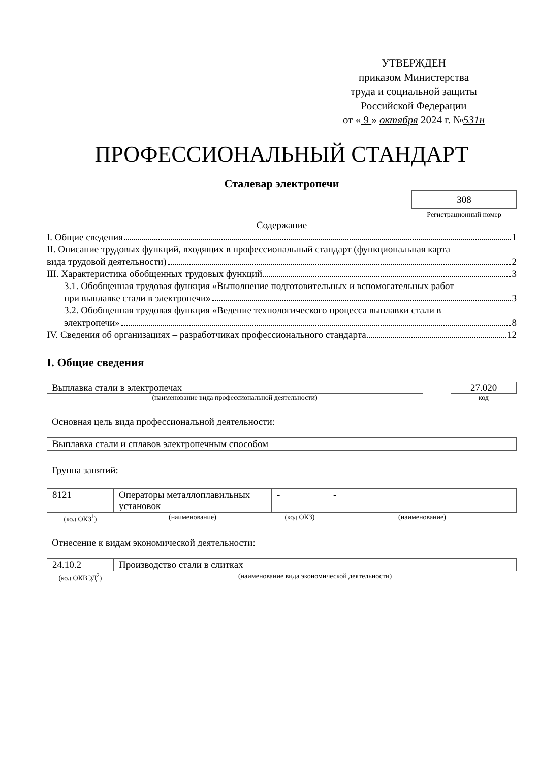УТВЕРЖДЕН
приказом Министерства
труда и социальной защиты
Российской Федерации
от « 9 » октября 2024 г. №531н
ПРОФЕССИОНАЛЬНЫЙ СТАНДАРТ
Сталевар электропечи
308
Регистрационный номер
Содержание
I. Общие сведения 1
II. Описание трудовых функций, входящих в профессиональный стандарт (функциональная карта
вида трудовой деятельности) 2
III. Характеристика обобщенных трудовых функций 3
3.1. Обобщенная трудовая функция «Выполнение подготовительных и вспомогательных работ
при выплавке стали в электропечи» 3
3.2. Обобщенная трудовая функция «Ведение технологического процесса выплавки стали в
электропечи» 8
IV. Сведения об организациях – разработчиках профессионального стандарта 12
I. Общие сведения
Выплавка стали в электропечах
(наименование вида профессиональной деятельности)
27.020
код
Основная цель вида профессиональной деятельности:
| Выплавка стали и сплавов электропечным способом |
Группа занятий:
| 8121 | Операторы металлоплавильных установок | - | - |
| (код ОКЗ<sup>1</sup>) | (наименование) | (код ОКЗ) | (наименование) |
Отнесение к видам экономической деятельности:
| 24.10.2 | Производство стали в слитках |
| (код ОКВЭД<sup>2</sup>) | (наименование вида экономической деятельности) |